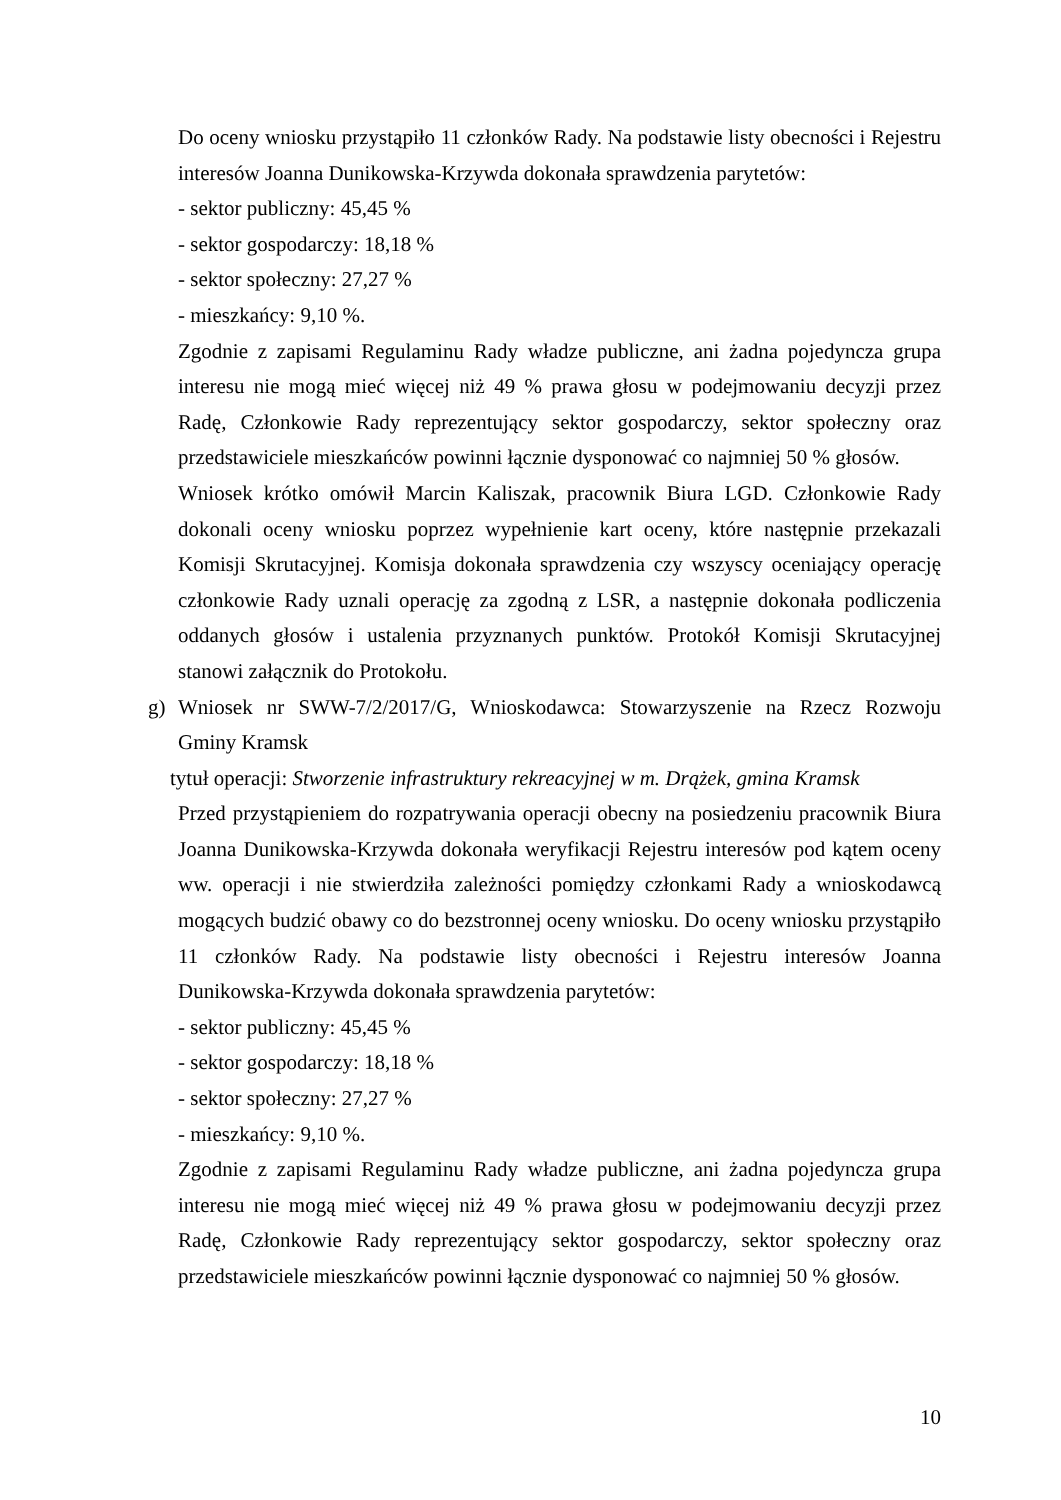Do oceny wniosku przystąpiło 11 członków Rady. Na podstawie listy obecności i Rejestru interesów Joanna Dunikowska-Krzywda dokonała sprawdzenia parytetów:
- sektor publiczny: 45,45 %
- sektor gospodarczy: 18,18 %
- sektor społeczny: 27,27 %
- mieszkańcy: 9,10 %.
Zgodnie z zapisami Regulaminu Rady władze publiczne, ani żadna pojedyncza grupa interesu nie mogą mieć więcej niż 49 % prawa głosu w podejmowaniu decyzji przez Radę, Członkowie Rady reprezentujący sektor gospodarczy, sektor społeczny oraz przedstawiciele mieszkańców powinni łącznie dysponować co najmniej 50 % głosów.
Wniosek krótko omówił Marcin Kaliszak, pracownik Biura LGD. Członkowie Rady dokonali oceny wniosku poprzez wypełnienie kart oceny, które następnie przekazali Komisji Skrutacyjnej. Komisja dokonała sprawdzenia czy wszyscy oceniający operację członkowie Rady uznali operację za zgodną z LSR, a następnie dokonała podliczenia oddanych głosów i ustalenia przyznanych punktów. Protokół Komisji Skrutacyjnej stanowi załącznik do Protokołu.
g) Wniosek nr SWW-7/2/2017/G, Wnioskodawca: Stowarzyszenie na Rzecz Rozwoju Gminy Kramsk
tytuł operacji: Stworzenie infrastruktury rekreacyjnej w m. Drążek, gmina Kramsk
Przed przystąpieniem do rozpatrywania operacji obecny na posiedzeniu pracownik Biura Joanna Dunikowska-Krzywda dokonała weryfikacji Rejestru interesów pod kątem oceny ww. operacji i nie stwierdziła zależności pomiędzy członkami Rady a wnioskodawcą mogących budzić obawy co do bezstronnej oceny wniosku. Do oceny wniosku przystąpiło 11 członków Rady. Na podstawie listy obecności i Rejestru interesów Joanna Dunikowska-Krzywda dokonała sprawdzenia parytetów:
- sektor publiczny: 45,45 %
- sektor gospodarczy: 18,18 %
- sektor społeczny: 27,27 %
- mieszkańcy: 9,10 %.
Zgodnie z zapisami Regulaminu Rady władze publiczne, ani żadna pojedyncza grupa interesu nie mogą mieć więcej niż 49 % prawa głosu w podejmowaniu decyzji przez Radę, Członkowie Rady reprezentujący sektor gospodarczy, sektor społeczny oraz przedstawiciele mieszkańców powinni łącznie dysponować co najmniej 50 % głosów.
10